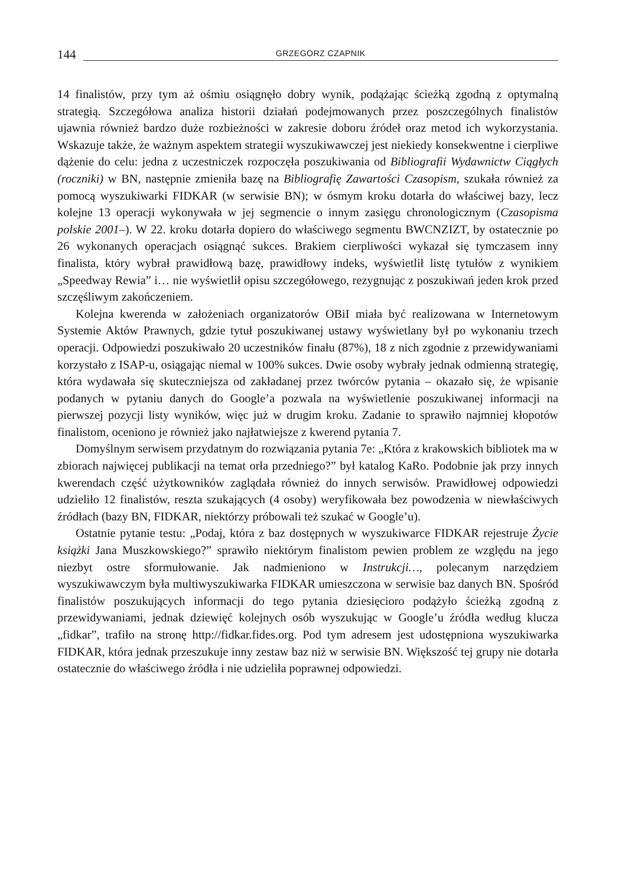144 GRZEGORZ CZAPNIK
14 finalistów, przy tym aż ośmiu osiągnęło dobry wynik, podążając ścieżką zgodną z optymalną strategią. Szczegółowa analiza historii działań podejmowanych przez poszczególnych finalistów ujawnia również bardzo duże rozbieżności w zakresie doboru źródeł oraz metod ich wykorzystania. Wskazuje także, że ważnym aspektem strategii wyszukiwawczej jest niekiedy konsekwentne i cierpliwe dążenie do celu: jedna z uczestniczek rozpoczęła poszukiwania od Bibliografii Wydawnictw Ciągłych (roczniki) w BN, następnie zmieniła bazę na Bibliografię Zawartości Czasopism, szukała również za pomocą wyszukiwarki FIDKAR (w serwisie BN); w ósmym kroku dotarła do właściwej bazy, lecz kolejne 13 operacji wykonywała w jej segmencie o innym zasięgu chronologicznym (Czasopisma polskie 2001–). W 22. kroku dotarła dopiero do właściwego segmentu BWCNZIZT, by ostatecznie po 26 wykonanych operacjach osiągnąć sukces. Brakiem cierpliwości wykazał się tymczasem inny finalista, który wybrał prawidłową bazę, prawidłowy indeks, wyświetlił listę tytułów z wynikiem „Speedway Rewia” i… nie wyświetlił opisu szczegółowego, rezygnując z poszukiwań jeden krok przed szczęśliwym zakończeniem.
Kolejna kwerenda w założeniach organizatorów OBiI miała być realizowana w Internetowym Systemie Aktów Prawnych, gdzie tytuł poszukiwanej ustawy wyświetlany był po wykonaniu trzech operacji. Odpowiedzi poszukiwało 20 uczestników finału (87%), 18 z nich zgodnie z przewidywaniami korzystało z ISAP-u, osiągając niemal w 100% sukces. Dwie osoby wybrały jednak odmienną strategię, która wydawała się skuteczniejsza od zakładanej przez twórców pytania – okazało się, że wpisanie podanych w pytaniu danych do Google’a pozwala na wyświetlenie poszukiwanej informacji na pierwszej pozycji listy wyników, więc już w drugim kroku. Zadanie to sprawiło najmniej kłopotów finalistom, oceniono je również jako najłatwiejsze z kwerend pytania 7.
Domyślnym serwisem przydatnym do rozwiązania pytania 7e: „Która z krakowskich bibliotek ma w zbiorach najwięcej publikacji na temat orła przedniego?” był katalog KaRo. Podobnie jak przy innych kwerendach część użytkowników zaglądała również do innych serwisów. Prawidłowej odpowiedzi udzieliło 12 finalistów, reszta szukających (4 osoby) weryfikowała bez powodzenia w niewłaściwych źródłach (bazy BN, FIDKAR, niektórzy próbowali też szukać w Google’u).
Ostatnie pytanie testu: „Podaj, która z baz dostępnych w wyszukiwarce FIDKAR rejestruje Życie książki Jana Muszkowskiego?” sprawiło niektórym finalistom pewien problem ze względu na jego niezbyt ostre sformułowanie. Jak nadmieniono w Instrukcji…, polecanym narzędziem wyszukiwawczym była multiwyszukiwarka FIDKAR umieszczona w serwisie baz danych BN. Spośród finalistów poszukujących informacji do tego pytania dziesięcioro podążyło ścieżką zgodną z przewidywaniami, jednak dziewięć kolejnych osób wyszukując w Google’u źródła według klucza „fidkar”, trafiło na stronę http://fidkar.fides.org. Pod tym adresem jest udostępniona wyszukiwarka FIDKAR, która jednak przeszukuje inny zestaw baz niż w serwisie BN. Większość tej grupy nie dotarła ostatecznie do właściwego źródła i nie udzieliła poprawnej odpowiedzi.